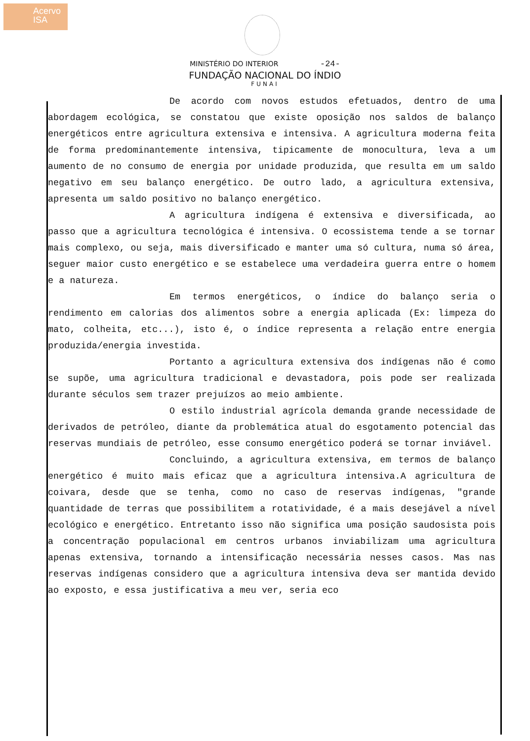Acervo
ISA
MINISTÉRIO DO INTERIOR -24-
FUNDAÇÃO NACIONAL DO ÍNDIO
FUNAI
De acordo com novos estudos efetuados, dentro de uma abordagem ecológica, se constatou que existe oposição nos saldos de balanço energéticos entre agricultura extensiva e intensiva. A agricultura moderna feita de forma predominantemente intensiva, tipicamente de monocultura, leva a um aumento de no consumo de energia por unidade produzida, que resulta em um saldo negativo em seu balanço energético. De outro lado, a agricultura extensiva, apresenta um saldo positivo no balanço energético.
A agricultura indígena é extensiva e diversificada, ao passo que a agricultura tecnológica é intensiva. O ecossistema tende a se tornar mais complexo, ou seja, mais diversificado e manter uma só cultura, numa só área, seguer maior custo energético e se estabelece uma verdadeira guerra entre o homem e a natureza.
Em termos energéticos, o índice do balanço seria o rendimento em calorias dos alimentos sobre a energia aplicada (Ex: limpeza do mato, colheita, etc...), isto é, o índice representa a relação entre energia produzida/energia investida.
Portanto a agricultura extensiva dos indígenas não é como se supõe, uma agricultura tradicional e devastadora, pois pode ser realizada durante séculos sem trazer prejuízos ao meio ambiente.
O estilo industrial agrícola demanda grande necessidade de derivados de petróleo, diante da problemática atual do esgotamento potencial das reservas mundiais de petróleo, esse consumo energético poderá se tornar inviável.
Concluindo, a agricultura extensiva, em termos de balanço energético é muito mais eficaz que a agricultura intensiva.A agricultura de coivara, desde que se tenha, como no caso de reservas indígenas, "grande quantidade de terras que possibilitem a rotatividade, é a mais desejável a nível ecológico e energético. Entretanto isso não significa uma posição saudosista pois a concentração populacional em centros urbanos inviabilizam uma agricultura apenas extensiva, tornando a intensificação necessária nesses casos. Mas nas reservas indígenas considero que a agricultura intensiva deva ser mantida devido ao exposto, e essa justificativa a meu ver, seria eco